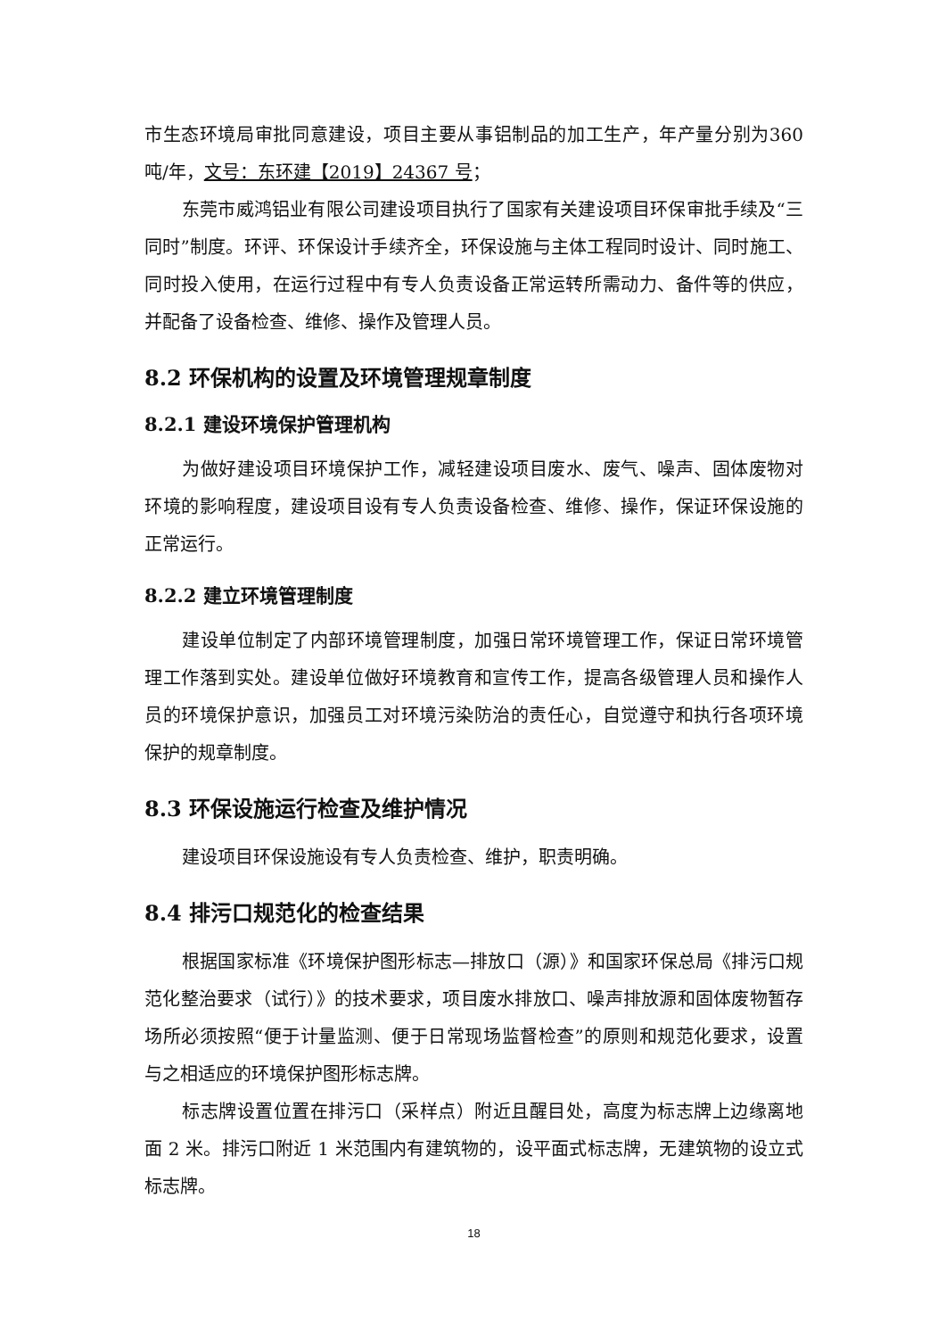市生态环境局审批同意建设，项目主要从事铝制品的加工生产，年产量分别为360 吨/年，文号：东环建【2019】24367 号；
东莞市威鸿铝业有限公司建设项目执行了国家有关建设项目环保审批手续及“三同时”制度。环评、环保设计手续齐全，环保设施与主体工程同时设计、同时施工、同时投入使用，在运行过程中有专人负责设备正常运转所需动力、备件等的供应，并配备了设备检查、维修、操作及管理人员。
8.2 环保机构的设置及环境管理规章制度
8.2.1 建设环境保护管理机构
为做好建设项目环境保护工作，减轻建设项目废水、废气、噪声、固体废物对环境的影响程度，建设项目设有专人负责设备检查、维修、操作，保证环保设施的正常运行。
8.2.2 建立环境管理制度
建设单位制定了内部环境管理制度，加强日常环境管理工作，保证日常环境管理工作落到实处。建设单位做好环境教育和宣传工作，提高各级管理人员和操作人员的环境保护意识，加强员工对环境污染防治的责任心，自觉遵守和执行各项环境保护的规章制度。
8.3 环保设施运行检查及维护情况
建设项目环保设施设有专人负责检查、维护，职责明确。
8.4 排污口规范化的检查结果
根据国家标准《环境保护图形标志—排放口（源）》和国家环保总局《排污口规范化整治要求（试行）》的技术要求，项目废水排放口、噪声排放源和固体废物暂存场所必须按照“便于计量监测、便于日常现场监督检查”的原则和规范化要求，设置与之相适应的环境保护图形标志牌。
标志牌设置位置在排污口（采样点）附近且醒目处，高度为标志牌上边缘离地面 2 米。排污口附近 1 米范围内有建筑物的，设平面式标志牌，无建筑物的设立式标志牌。
18